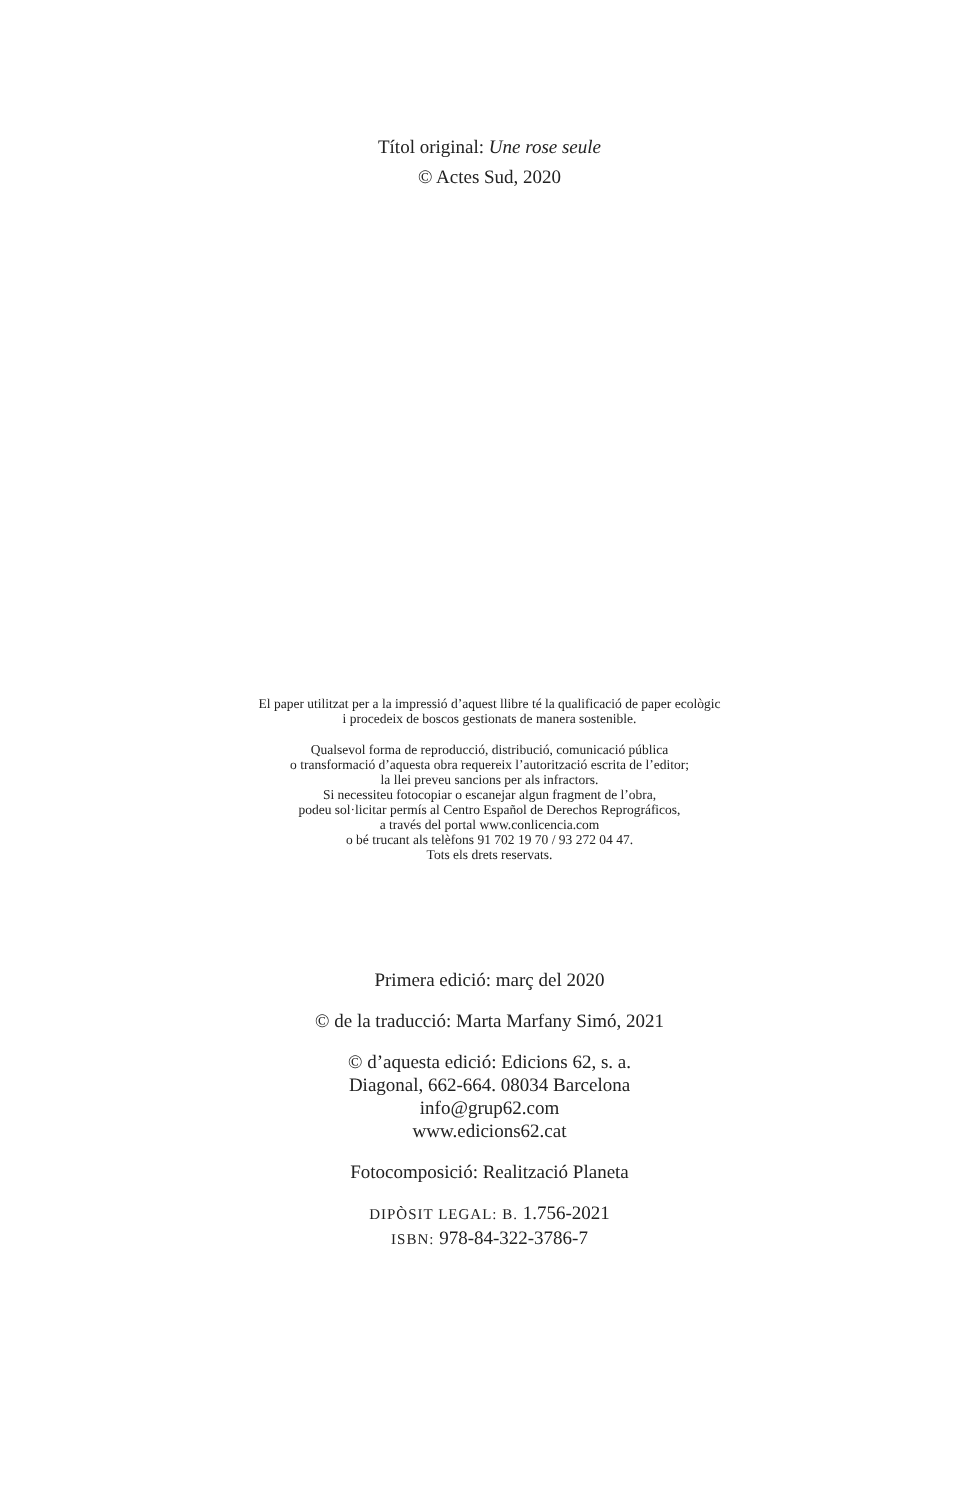Títol original: Une rose seule
© Actes Sud, 2020
El paper utilitzat per a la impressió d’aquest llibre té la qualificació de paper ecològic
i procedeix de boscos gestionats de manera sostenible.
Qualsevol forma de reproducció, distribució, comunicació pública
o transformació d’aquesta obra requereix l’autorització escrita de l’editor;
la llei preveu sancions per als infractors.
Si necessiteu fotocopiar o escanejar algun fragment de l’obra,
podeu sol·licitar permís al Centro Español de Derechos Reprográficos,
a través del portal www.conlicencia.com
o bé trucant als telèfons 91 702 19 70 / 93 272 04 47.
Tots els drets reservats.
Primera edició: març del 2020
© de la traducció: Marta Marfany Simó, 2021
© d’aquesta edició: Edicions 62, s. a.
Diagonal, 662-664. 08034 Barcelona
info@grup62.com
www.edicions62.cat
Fotocomposició: Realització Planeta
DIPÒSIT LEGAL: B. 1.756-2021
ISBN: 978-84-322-3786-7